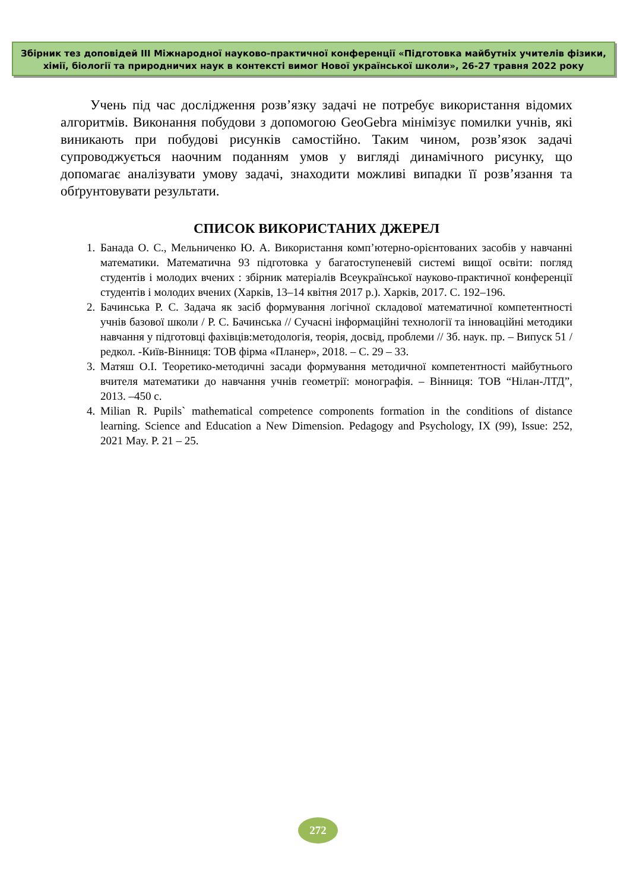Збірник тез доповідей III Міжнародної науково-практичної конференції «Підготовка майбутніх учителів фізики, хімії, біології та природничих наук в контексті вимог Нової української школи», 26-27 травня 2022 року
Учень під час дослідження розв’язку задачі не потребує використання відомих алгоритмів. Виконання побудови з допомогою GeoGebra мінімізує помилки учнів, які виникають при побудові рисунків самостійно. Таким чином, розв’язок задачі супроводжується наочним поданням умов у вигляді динамічного рисунку, що допомагає аналізувати умову задачі, знаходити можливі випадки її розв’язання та обґрунтовувати результати.
СПИСОК ВИКОРИСТАНИХ ДЖЕРЕЛ
1. Банада О. С., Мельниченко Ю. А. Використання комп’ютерно-орієнтованих засобів у навчанні математики. Математична 93 підготовка у багатоступеневій системі вищої освіти: погляд студентів і молодих вчених : збірник матеріалів Всеукраїнської науково-практичної конференції студентів і молодих вчених (Харків, 13–14 квітня 2017 р.). Харків, 2017. С. 192–196.
2. Бачинська Р. С. Задача як засіб формування логічної складової математичної компетентності учнів базової школи / Р. С. Бачинська // Сучасні інформаційні технології та інноваційні методики навчання у підготовці фахівців:методологія, теорія, досвід, проблеми // Зб. наук. пр. – Випуск 51 / редкол. -Київ-Вінниця: ТОВ фірма «Планер», 2018. – С. 29 – 33.
3. Матяш О.І. Теоретико-методичні засади формування методичної компетентності майбутнього вчителя математики до навчання учнів геометрії: монографія. – Вінниця: ТОВ “Нілан-ЛТД”, 2013. –450 с.
4. Milian R. Pupils` mathematical competence components formation in the conditions of distance learning. Science and Education a New Dimension. Pedagogy and Psychology, IX (99), Issue: 252, 2021 May. P. 21 – 25.
272